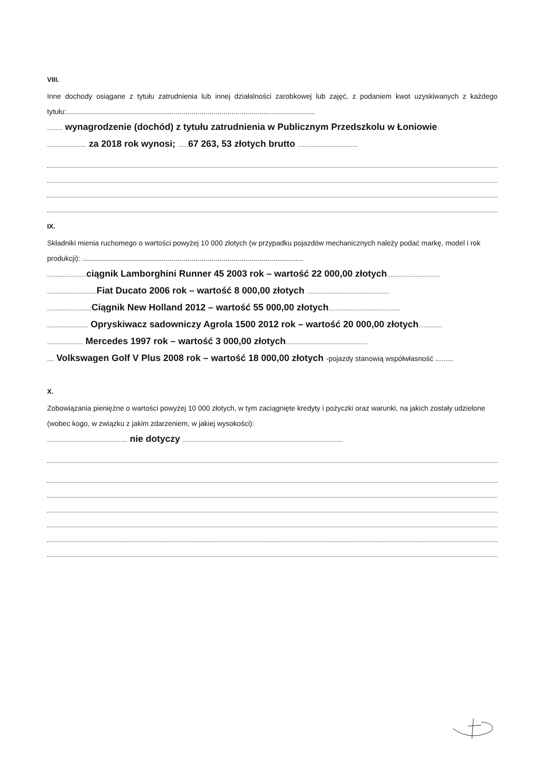VIII.
Inne dochody osiągane z tytułu zatrudnienia lub innej działalności zarobkowej lub zajęć, z podaniem kwot uzyskiwanych z każdego tytułu:.............................................................................................................................
......... wynagrodzenie (dochód) z tytułu zatrudnienia w Publicznym Przedszkolu w Łoniowie
....................... za 2018 rok wynosi; ...... 67 263, 53 złotych brutto ...................................
IX.
Składniki mienia ruchomego o wartości powyżej 10 000 złotych (w przypadku pojazdów mechanicznych należy podać markę, model i rok produkcji): ...............................................................................................................
....................... ciągnik Lamborghini Runner 45 2003 rok – wartość 22 000,00 złotych...............................
............................. Fiat Ducato 2006 rok – wartość 8 000,00 złotych ................................................
.......................... Ciągnik New Holland 2012 – wartość 55 000,00 złotych..........................................
........................ Opryskiwacz sadowniczy Agrola 1500 2012 rok – wartość 20 000,00 złotych..............
..................... Mercedes 1997 rok – wartość 3 000,00 złotych................................................
.... Volkswagen Golf V Plus 2008 rok – wartość 18 000,00 złotych -pojazdy stanowią współwłasność .........
X.
Zobowiązania pieniężne o wartości powyżej 10 000 złotych, w tym zaciągnięte kredyty i pożyczki oraz warunki, na jakich zostały udzielone (wobec kogo, w związku z jakim zdarzeniem, w jakiej wysokości):
............................................... nie dotyczy ..............................................................................................